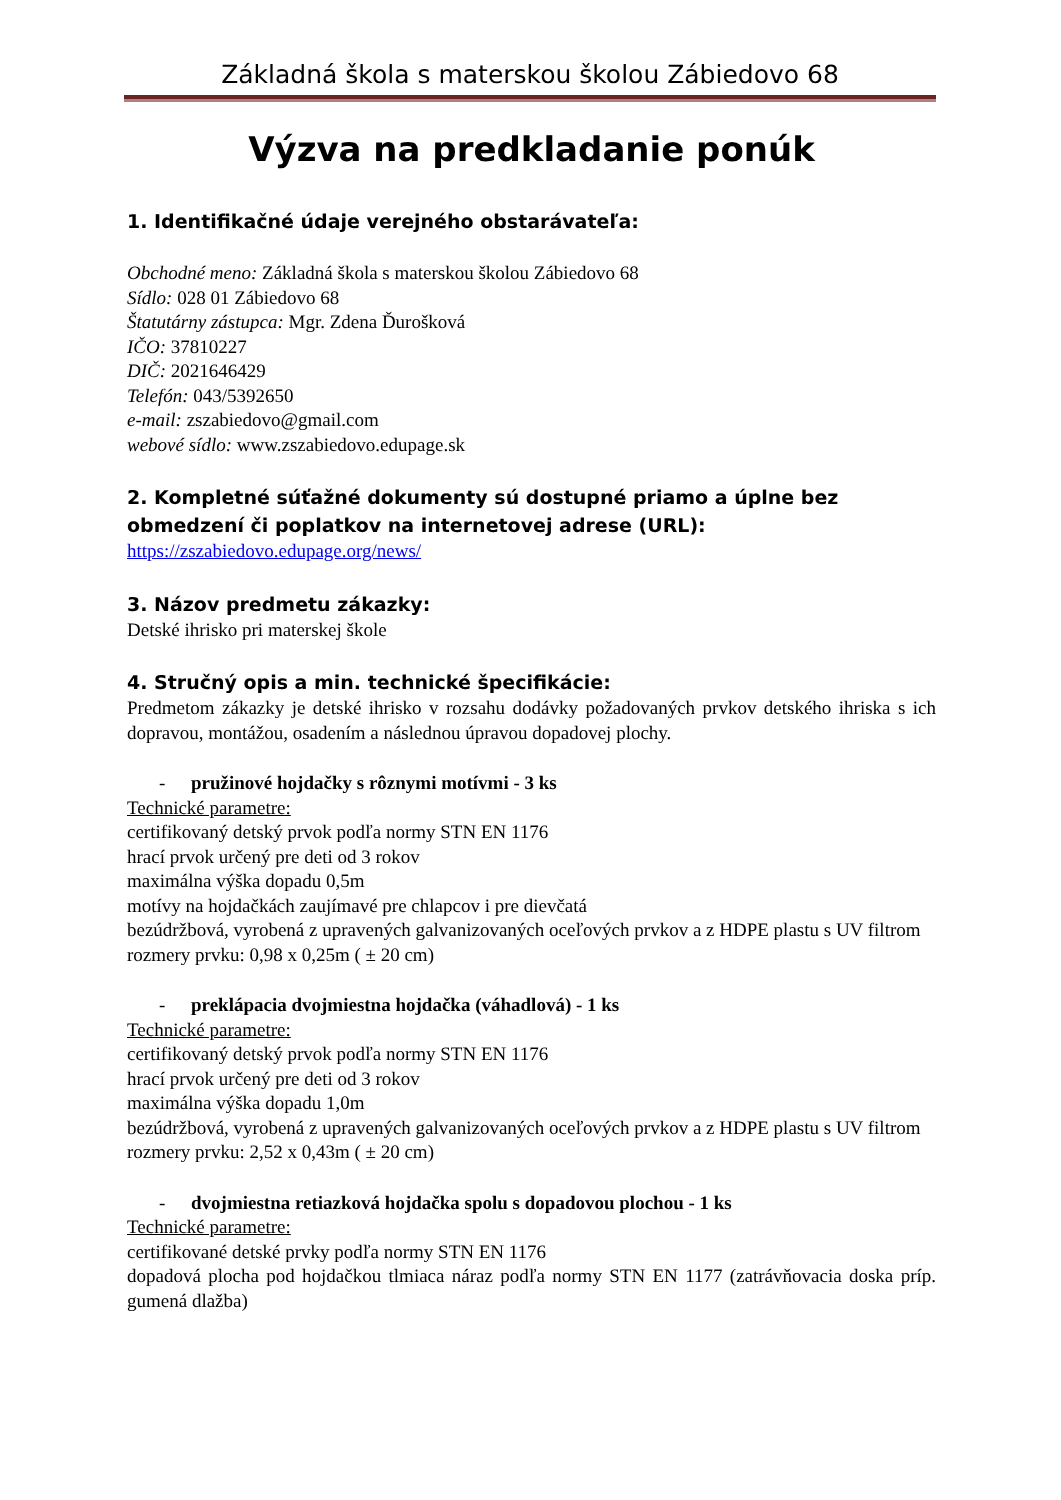Základná škola s materskou školou Zábiedovo 68
Výzva na predkladanie ponúk
1. Identifikačné údaje verejného obstarávateľa:
Obchodné meno: Základná škola s materskou školou Zábiedovo 68
Sídlo: 028 01 Zábiedovo 68
Štatutárny zástupca: Mgr. Zdena Ďurošková
IČO: 37810227
DIČ: 2021646429
Telefón: 043/5392650
e-mail: zszabiedovo@gmail.com
webové sídlo: www.zszabiedovo.edupage.sk
2. Kompletné súťažné dokumenty sú dostupné priamo a úplne bez obmedzení či poplatkov na internetovej adrese (URL):
https://zszabiedovo.edupage.org/news/
3. Názov predmetu zákazky:
Detské ihrisko pri materskej škole
4. Stručný opis a min. technické špecifikácie:
Predmetom zákazky je detské ihrisko v rozsahu dodávky požadovaných prvkov detského ihriska s ich dopravou, montážou, osadením a následnou úpravou dopadovej plochy.
- pružinové hojdačky s rôznymi motívmi - 3 ks
Technické parametre:
certifikovaný detský prvok podľa normy STN EN 1176
hrací prvok určený pre deti od 3 rokov
maximálna výška dopadu 0,5m
motívy na hojdačkách zaujímavé pre chlapcov i pre dievčatá
bezúdržbová, vyrobená z upravených galvanizovaných oceľových prvkov a z HDPE plastu s UV filtrom
rozmery prvku: 0,98 x 0,25m ( ± 20 cm)
- preklápacia dvojmiestna hojdačka (váhadlová) - 1 ks
Technické parametre:
certifikovaný detský prvok podľa normy STN EN 1176
hrací prvok určený pre deti od 3 rokov
maximálna výška dopadu 1,0m
bezúdržbová, vyrobená z upravených galvanizovaných oceľových prvkov a z HDPE plastu s UV filtrom
rozmery prvku: 2,52 x 0,43m ( ± 20 cm)
- dvojmiestna retiazková hojdačka spolu s dopadovou plochou - 1 ks
Technické parametre:
certifikované detské prvky podľa normy STN EN 1176
dopadová plocha pod hojdačkou tlmiaca náraz podľa normy STN EN 1177 (zatrávňovacia doska príp. gumená dlažba)